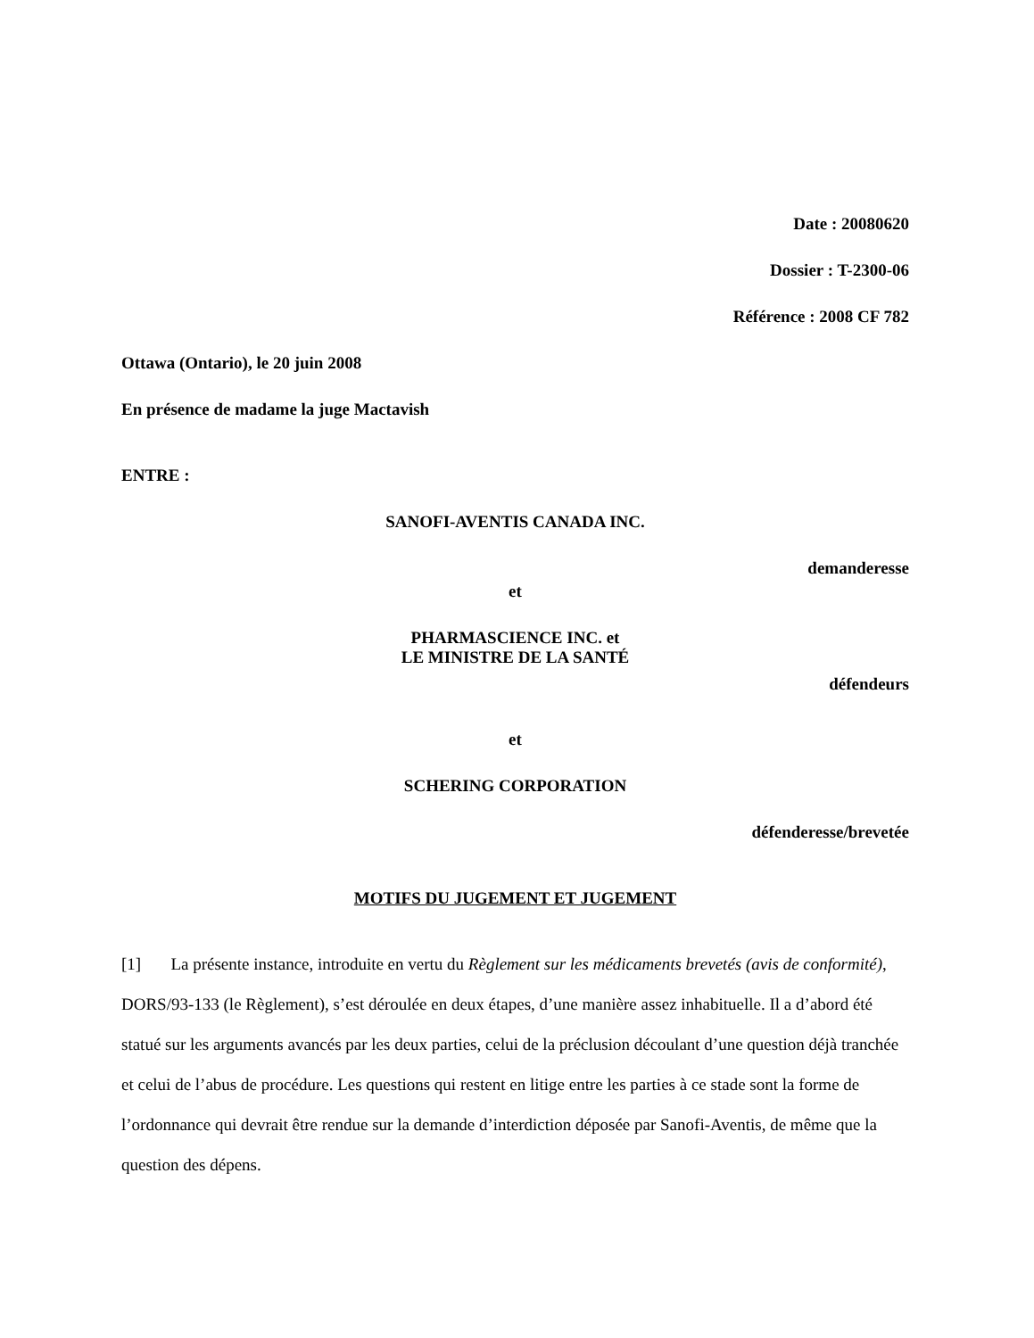Date : 20080620
Dossier : T-2300-06
Référence : 2008 CF 782
Ottawa (Ontario), le 20 juin 2008
En présence de madame la juge Mactavish
ENTRE :
SANOFI-AVENTIS CANADA INC.
demanderesse
et
PHARMASCIENCE INC. et
LE MINISTRE DE LA SANTÉ
défendeurs
et
SCHERING CORPORATION
défenderesse/brevetée
MOTIFS DU JUGEMENT ET JUGEMENT
[1] La présente instance, introduite en vertu du Règlement sur les médicaments brevetés (avis de conformité), DORS/93-133 (le Règlement), s’est déroulée en deux étapes, d’une manière assez inhabituelle. Il a d’abord été statué sur les arguments avancés par les deux parties, celui de la préclusion découlant d’une question déjà tranchée et celui de l’abus de procédure. Les questions qui restent en litige entre les parties à ce stade sont la forme de l’ordonnance qui devrait être rendue sur la demande d’interdiction déposée par Sanofi-Aventis, de même que la question des dépens.